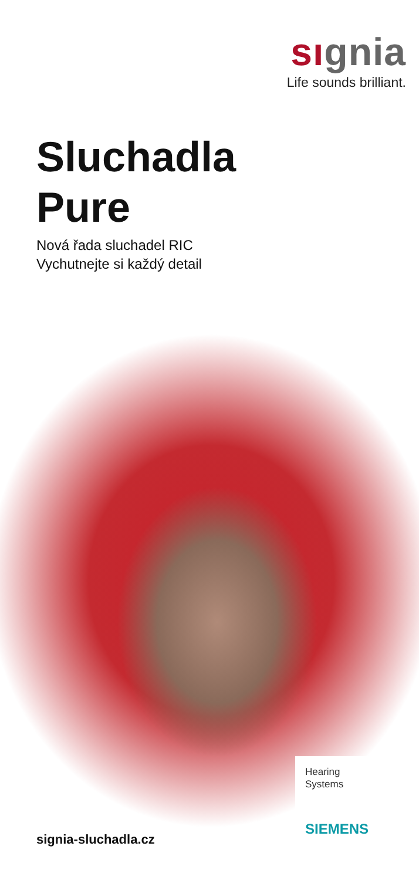sıgnia
Life sounds brilliant.
Sluchadla
Pure
Nová řada sluchadel RIC
Vychutnejte si každý detail
signia-sluchadla.cz
Hearing
Systems
SIEMENS